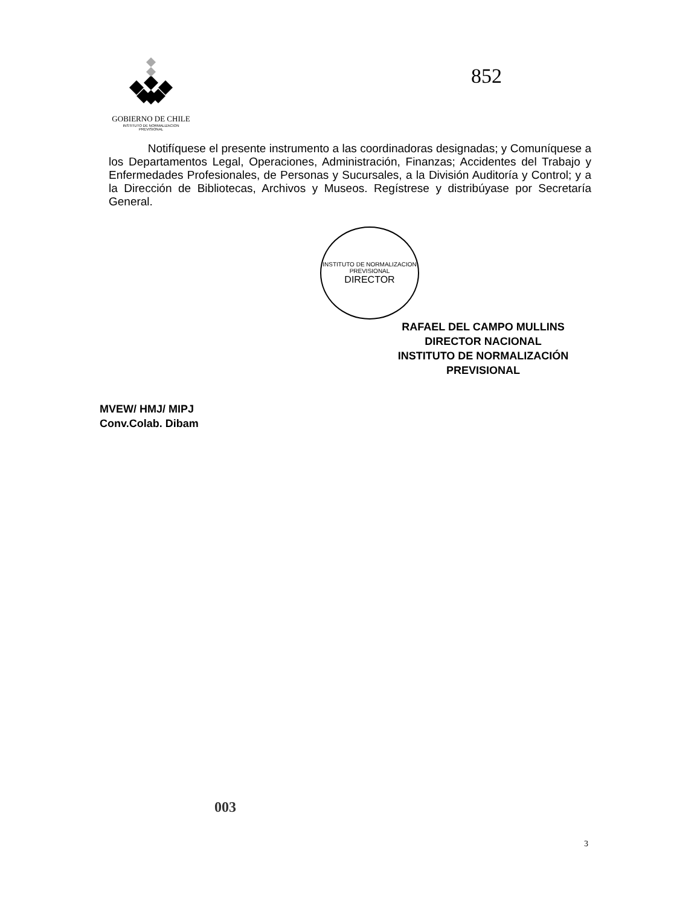GOBIERNO DE CHILE
INSTITUTO DE NORMALIZACION
PREVISIONAL
852
Notifíquese el presente instrumento a las coordinadoras designadas; y Comuníquese a los Departamentos Legal, Operaciones, Administración, Finanzas; Accidentes del Trabajo y Enfermedades Profesionales, de Personas y Sucursales, a la División Auditoría y Control; y a la Dirección de Bibliotecas, Archivos y Museos. Regístrese y distribúyase por Secretaría General.
INSTITUTO DE NORMALIZACION PREVISIONAL
DIRECTOR
RAFAEL DEL CAMPO MULLINS
DIRECTOR NACIONAL
INSTITUTO DE NORMALIZACIÓN
PREVISIONAL
MVEW/ HMJ/ MIPJ
Conv.Colab. Dibam
003
3